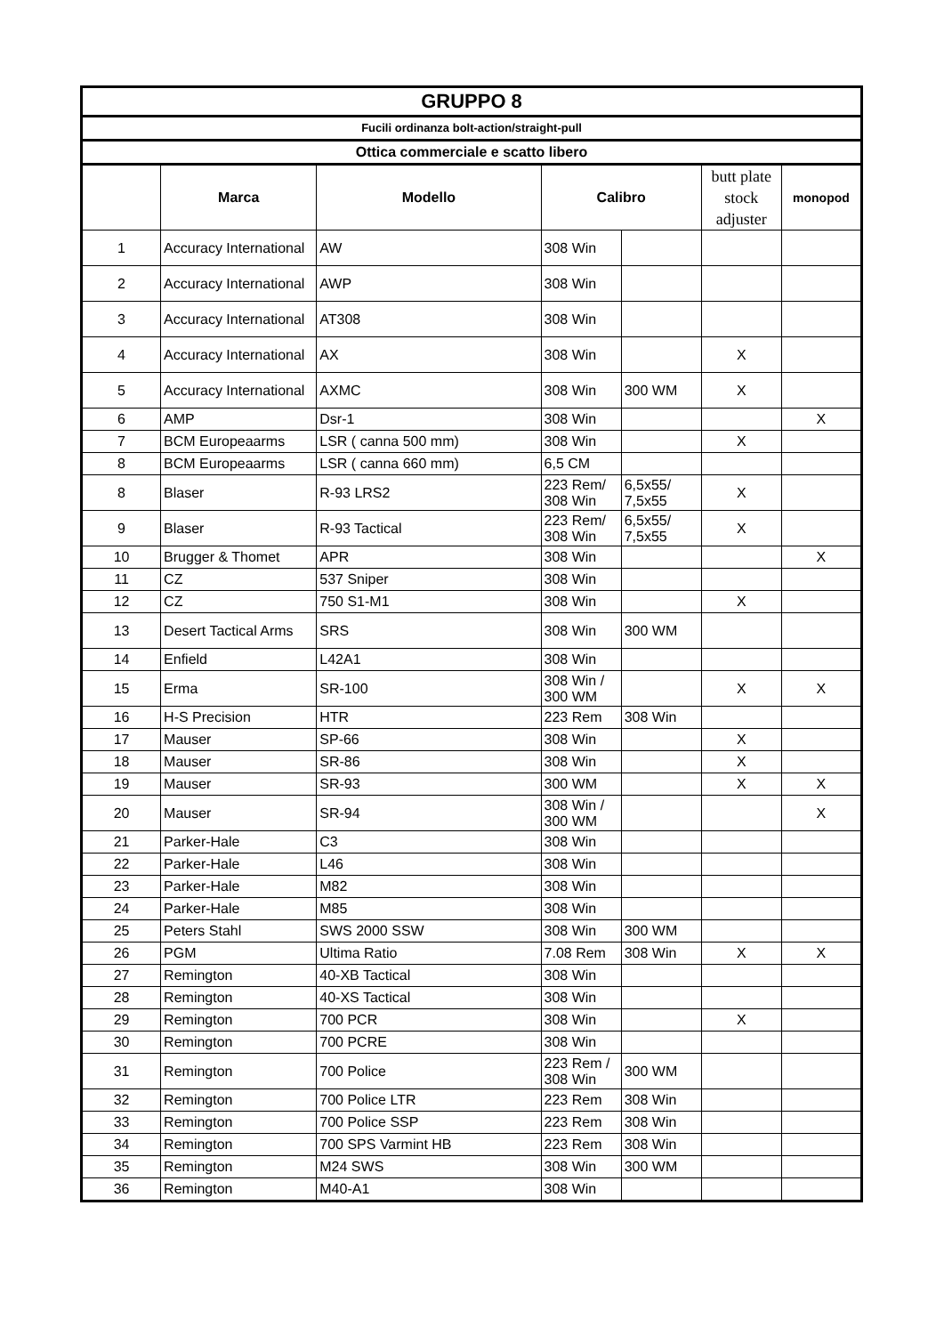| GRUPPO 8 | | | | | | |
| --- | --- | --- | --- | --- | --- | --- |
| Fucili ordinanza bolt-action/straight-pull | | | | | | |
| Ottica commerciale e scatto libero | | | | | | |
| | Marca | Modello | Calibro | | butt plate stock adjuster | monopod |
| 1 | Accuracy International | AW | 308 Win | | | |
| 2 | Accuracy International | AWP | 308 Win | | | |
| 3 | Accuracy International | AT308 | 308 Win | | | |
| 4 | Accuracy International | AX | 308 Win | | X | |
| 5 | Accuracy International | AXMC | 308 Win | 300 WM | X | |
| 6 | AMP | Dsr-1 | 308 Win | | | X |
| 7 | BCM Europeaarms | LSR ( canna 500 mm) | 308 Win | | X | |
| 8 | BCM Europeaarms | LSR ( canna 660 mm) | 6,5 CM | | | |
| 8 | Blaser | R-93 LRS2 | 223 Rem/ 308 Win | 6,5x55/ 7,5x55 | X | |
| 9 | Blaser | R-93 Tactical | 223 Rem/ 308 Win | 6,5x55/ 7,5x55 | X | |
| 10 | Brugger & Thomet | APR | 308 Win | | | X |
| 11 | CZ | 537 Sniper | 308 Win | | | |
| 12 | CZ | 750 S1-M1 | 308 Win | | X | |
| 13 | Desert Tactical Arms | SRS | 308 Win | 300 WM | | |
| 14 | Enfield | L42A1 | 308 Win | | | |
| 15 | Erma | SR-100 | 308 Win / 300 WM | | X | X |
| 16 | H-S Precision | HTR | 223 Rem | 308 Win | | |
| 17 | Mauser | SP-66 | 308 Win | | X | |
| 18 | Mauser | SR-86 | 308 Win | | X | |
| 19 | Mauser | SR-93 | 300 WM | | X | X |
| 20 | Mauser | SR-94 | 308 Win / 300 WM | | | X |
| 21 | Parker-Hale | C3 | 308 Win | | | |
| 22 | Parker-Hale | L46 | 308 Win | | | |
| 23 | Parker-Hale | M82 | 308 Win | | | |
| 24 | Parker-Hale | M85 | 308 Win | | | |
| 25 | Peters Stahl | SWS 2000 SSW | 308 Win | 300 WM | | |
| 26 | PGM | Ultima Ratio | 7.08 Rem | 308 Win | X | X |
| 27 | Remington | 40-XB Tactical | 308 Win | | | |
| 28 | Remington | 40-XS Tactical | 308 Win | | | |
| 29 | Remington | 700 PCR | 308 Win | | X | |
| 30 | Remington | 700 PCRE | 308 Win | | | |
| 31 | Remington | 700 Police | 223 Rem / 308 Win | 300 WM | | |
| 32 | Remington | 700 Police LTR | 223 Rem | 308 Win | | |
| 33 | Remington | 700 Police SSP | 223 Rem | 308 Win | | |
| 34 | Remington | 700 SPS Varmint HB | 223 Rem | 308 Win | | |
| 35 | Remington | M24 SWS | 308 Win | 300 WM | | |
| 36 | Remington | M40-A1 | 308 Win | | | |